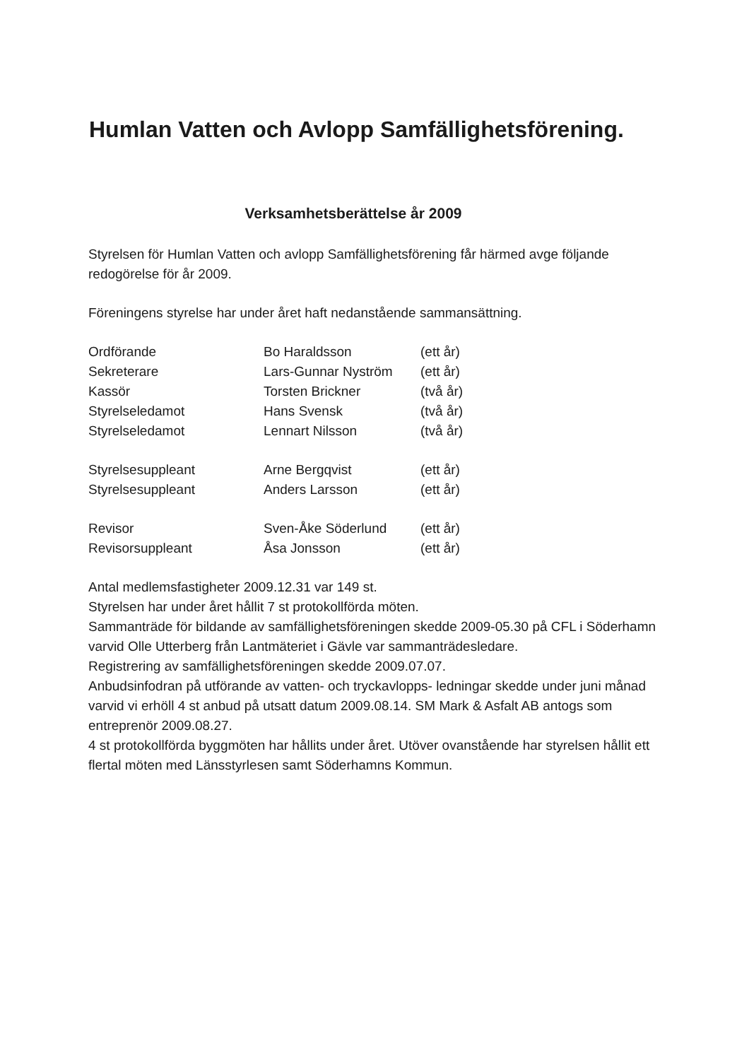Humlan Vatten och Avlopp Samfällighetsförening.
Verksamhetsberättelse år 2009
Styrelsen för Humlan Vatten och avlopp Samfällighetsförening får härmed avge följande redogörelse för år 2009.
Föreningens styrelse har under året haft nedanstående sammansättning.
| Ordförande | Bo Haraldsson | (ett år) |
| Sekreterare | Lars-Gunnar Nyström | (ett år) |
| Kassör | Torsten Brickner | (två år) |
| Styrelseledamot | Hans Svensk | (två år) |
| Styrelseledamot | Lennart Nilsson | (två år) |
| Styrelsesuppleant | Arne Bergqvist | (ett år) |
| Styrelsesuppleant | Anders Larsson | (ett år) |
| Revisor | Sven-Åke Söderlund | (ett år) |
| Revisorsuppleant | Åsa Jonsson | (ett år) |
Antal medlemsfastigheter 2009.12.31 var 149 st.
Styrelsen har under året hållit 7 st protokollförda möten.
Sammanträde för bildande av samfällighetsföreningen skedde 2009-05.30 på CFL i Söderhamn varvid Olle Utterberg från Lantmäteriet i Gävle var sammanträdesledare.
Registrering av samfällighetsföreningen skedde 2009.07.07.
Anbudsinfodran på utförande av vatten- och tryckavlopps- ledningar skedde under juni månad varvid vi erhöll 4 st anbud på utsatt datum 2009.08.14. SM Mark & Asfalt AB antogs som entreprenör 2009.08.27.
4 st protokollförda byggmöten har hållits under året. Utöver ovanstående har styrelsen hållit ett flertal möten med Länsstyrlesen samt Söderhamns Kommun.